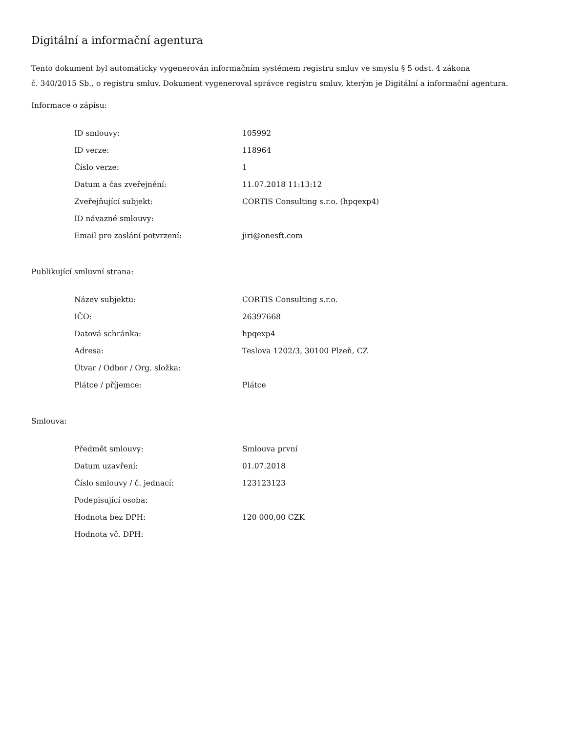Digitální a informační agentura
Tento dokument byl automaticky vygenerován informačním systémem registru smluv ve smyslu § 5 odst. 4 zákona
č. 340/2015 Sb., o registru smluv. Dokument vygeneroval správce registru smluv, kterým je Digitální a informační agentura.
Informace o zápisu:
| ID smlouvy: | 105992 |
| ID verze: | 118964 |
| Číslo verze: | 1 |
| Datum a čas zveřejnění: | 11.07.2018 11:13:12 |
| Zveřejňující subjekt: | CORTIS Consulting s.r.o. (hpqexp4) |
| ID návazné smlouvy: | |
| Email pro zaslání potvrzení: | jiri@onesft.com |
Publikující smluvní strana:
| Název subjektu: | CORTIS Consulting s.r.o. |
| IČO: | 26397668 |
| Datová schránka: | hpqexp4 |
| Adresa: | Teslova 1202/3, 30100 Plzeň, CZ |
| Útvar / Odbor / Org. složka: | |
| Plátce / příjemce: | Plátce |
Smlouva:
| Předmět smlouvy: | Smlouva první |
| Datum uzavření: | 01.07.2018 |
| Číslo smlouvy / č. jednací: | 123123123 |
| Podepisující osoba: | |
| Hodnota bez DPH: | 120 000,00 CZK |
| Hodnota vč. DPH: | |